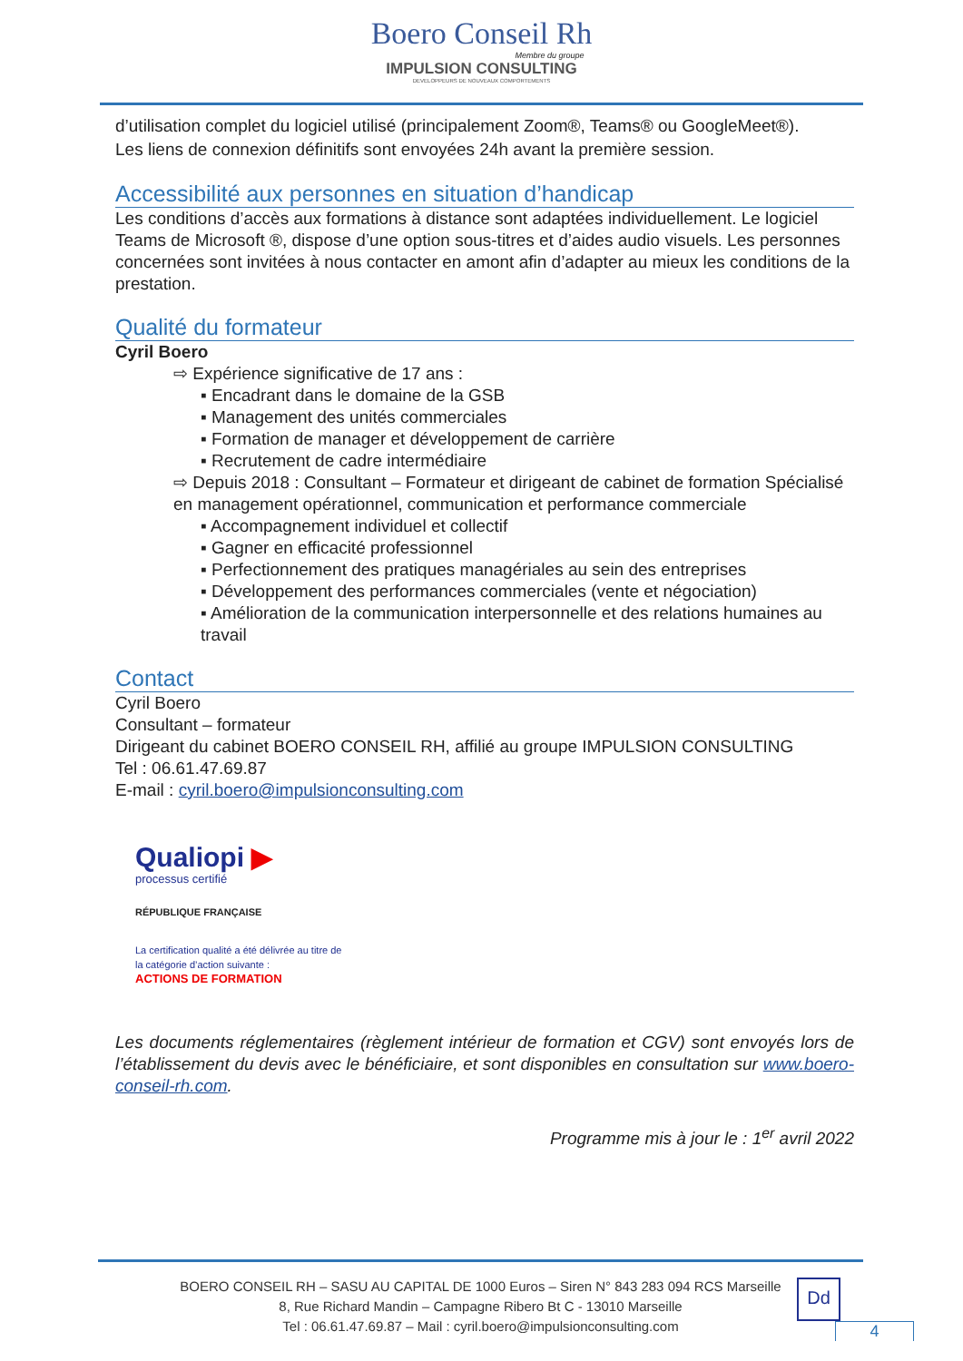Boero Conseil Rh
Membre du groupe
IMPULSION CONSULTING
DEVELOPPEURS DE NOUVEAUX COMPORTEMENTS
d’utilisation complet du logiciel utilisé (principalement Zoom®, Teams® ou GoogleMeet®).
Les liens de connexion définitifs sont envoyées 24h avant la première session.
Accessibilité aux personnes en situation d’handicap
Les conditions d’accès aux formations à distance sont adaptées individuellement. Le logiciel Teams de Microsoft ®, dispose d’une option sous-titres et d’aides audio visuels. Les personnes concernées sont invitées à nous contacter en amont afin d’adapter au mieux les conditions de la prestation.
Qualité du formateur
Cyril Boero
⇨ Expérience significative de 17 ans :
▪ Encadrant dans le domaine de la GSB
▪ Management des unités commerciales
▪ Formation de manager et développement de carrière
▪ Recrutement de cadre intermédiaire
⇨ Depuis 2018 : Consultant – Formateur et dirigeant de cabinet de formation Spécialisé en management opérationnel, communication et performance commerciale
▪ Accompagnement individuel et collectif
▪ Gagner en efficacité professionnel
▪ Perfectionnement des pratiques managériales au sein des entreprises
▪ Développement des performances commerciales (vente et négociation)
▪ Amélioration de la communication interpersonnelle et des relations humaines au travail
Contact
Cyril Boero
Consultant – formateur
Dirigeant du cabinet BOERO CONSEIL RH, affilié au groupe IMPULSION CONSULTING
Tel : 06.61.47.69.87
E-mail : cyril.boero@impulsionconsulting.com
Qualiopi ▶
processus certifié
RÉPUBLIQUE FRANÇAISE
La certification qualité a été délivrée au titre de la catégorie d’action suivante :
ACTIONS DE FORMATION
Les documents réglementaires (règlement intérieur de formation et CGV) sont envoyés lors de l’établissement du devis avec le bénéficiaire, et sont disponibles en consultation sur www.boero-conseil-rh.com.
Programme mis à jour le : 1<sup>er</sup> avril 2022
BOERO CONSEIL RH – SASU AU CAPITAL DE 1000 Euros – Siren N° 843 283 094 RCS Marseille
8, Rue Richard Mandin – Campagne Ribero Bt C - 13010 Marseille
Tel : 06.61.47.69.87 – Mail : cyril.boero@impulsionconsulting.com
Dd
4